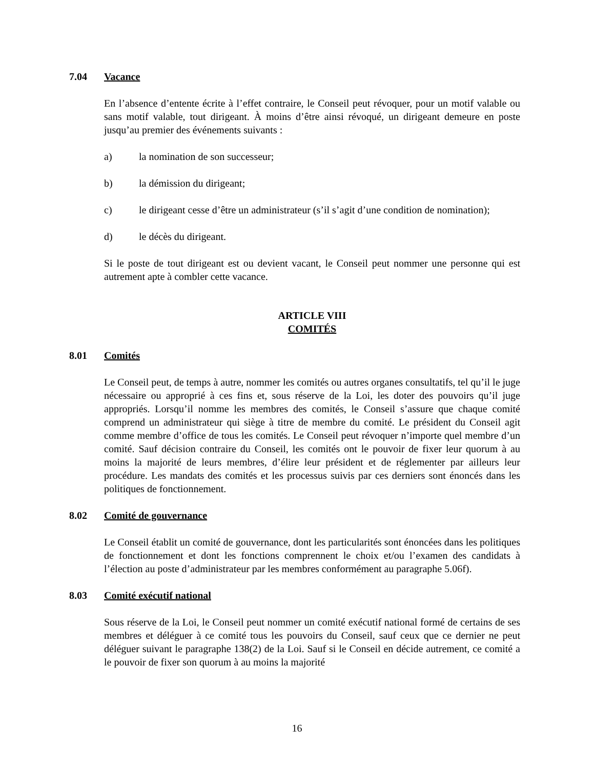7.04 Vacance
En l’absence d’entente écrite à l’effet contraire, le Conseil peut révoquer, pour un motif valable ou sans motif valable, tout dirigeant. À moins d’être ainsi révoqué, un dirigeant demeure en poste jusqu’au premier des événements suivants :
a) la nomination de son successeur;
b) la démission du dirigeant;
c) le dirigeant cesse d’être un administrateur (s’il s’agit d’une condition de nomination);
d) le décès du dirigeant.
Si le poste de tout dirigeant est ou devient vacant, le Conseil peut nommer une personne qui est autrement apte à combler cette vacance.
ARTICLE VIII
COMITÉS
8.01 Comités
Le Conseil peut, de temps à autre, nommer les comités ou autres organes consultatifs, tel qu’il le juge nécessaire ou approprié à ces fins et, sous réserve de la Loi, les doter des pouvoirs qu’il juge appropriés. Lorsqu’il nomme les membres des comités, le Conseil s’assure que chaque comité comprend un administrateur qui siège à titre de membre du comité. Le président du Conseil agit comme membre d’office de tous les comités. Le Conseil peut révoquer n’importe quel membre d’un comité. Sauf décision contraire du Conseil, les comités ont le pouvoir de fixer leur quorum à au moins la majorité de leurs membres, d’élire leur président et de réglementer par ailleurs leur procédure. Les mandats des comités et les processus suivis par ces derniers sont énoncés dans les politiques de fonctionnement.
8.02 Comité de gouvernance
Le Conseil établit un comité de gouvernance, dont les particularités sont énoncées dans les politiques de fonctionnement et dont les fonctions comprennent le choix et/ou l’examen des candidats à l’élection au poste d’administrateur par les membres conformément au paragraphe 5.06f).
8.03 Comité exécutif national
Sous réserve de la Loi, le Conseil peut nommer un comité exécutif national formé de certains de ses membres et déléguer à ce comité tous les pouvoirs du Conseil, sauf ceux que ce dernier ne peut déléguer suivant le paragraphe 138(2) de la Loi. Sauf si le Conseil en décide autrement, ce comité a le pouvoir de fixer son quorum à au moins la majorité
16